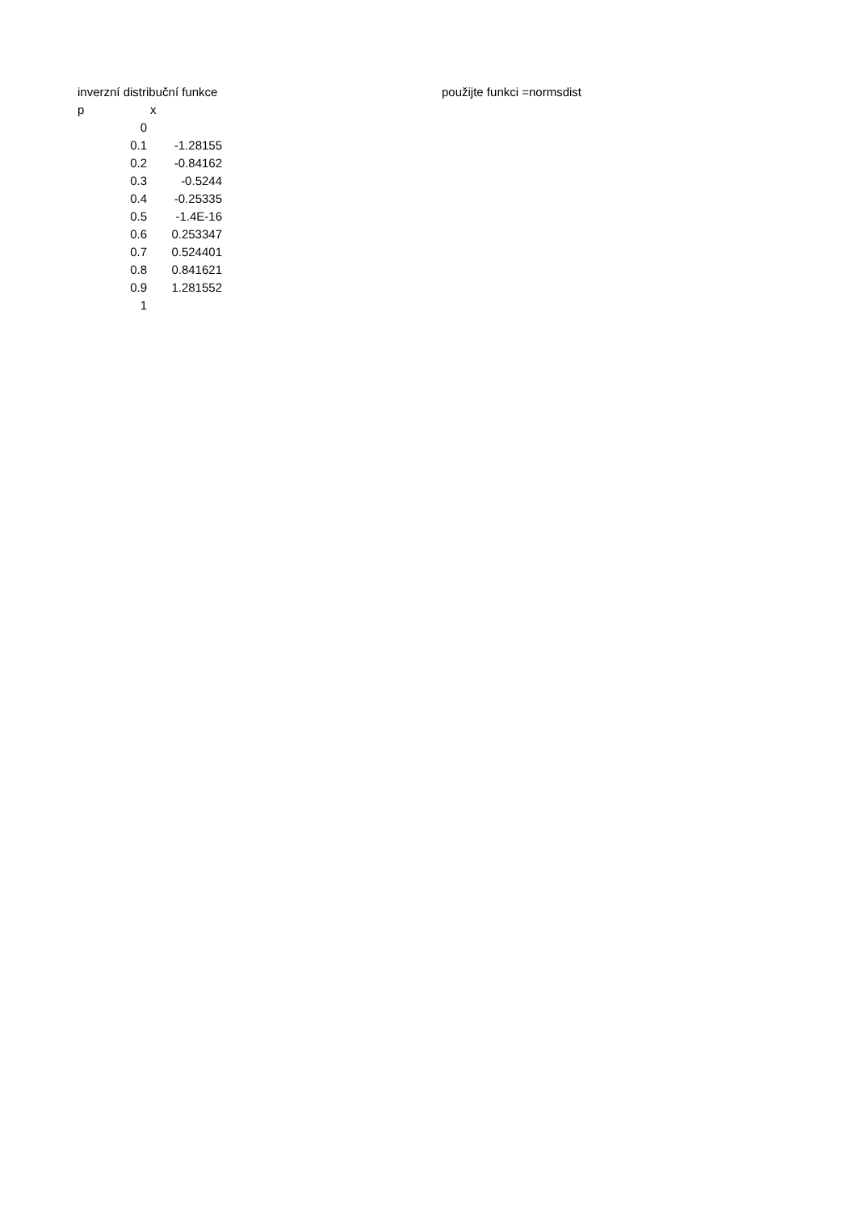| inverzní distribuční funkce | | | | použijte funkci =normsdist |
| p | x | | | |
| 0 | | | | |
| 0.1 | -1.28155 | | | |
| 0.2 | -0.84162 | | | |
| 0.3 | -0.5244 | | | |
| 0.4 | -0.25335 | | | |
| 0.5 | -1.4E-16 | | | |
| 0.6 | 0.253347 | | | |
| 0.7 | 0.524401 | | | |
| 0.8 | 0.841621 | | | |
| 0.9 | 1.281552 | | | |
| 1 | | | | |